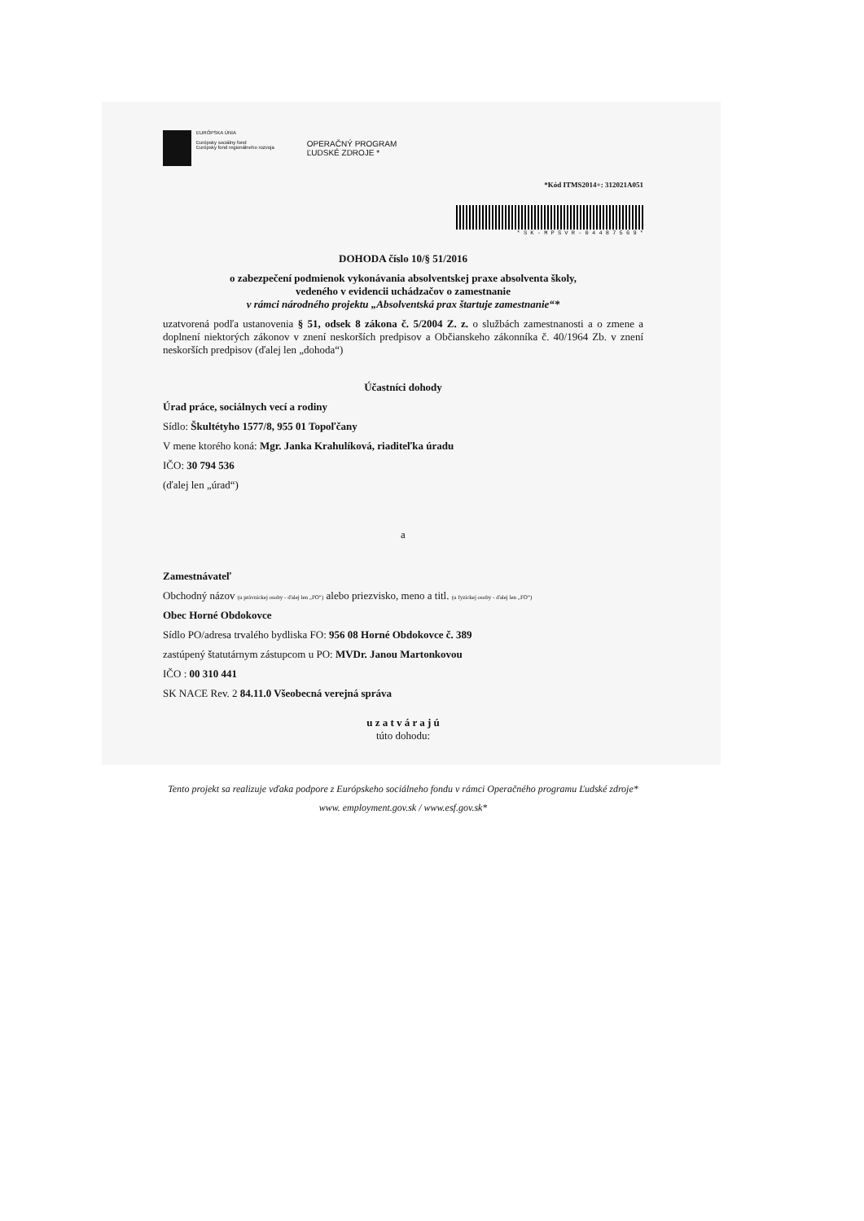EURÓPSKA ÚNIA
Európsky sociálny fond
Európsky fond regionálneho rozvoja
OPERAČNÝ PROGRAM
ĽUDSKÉ ZDROJE *
*Kód ITMS2014+: 312021A051
* S K - M P S V R - 0 4 4 8 7 5 6 9 *
DOHODA číslo 10/§ 51/2016
o zabezpečení podmienok vykonávania absolventskej praxe absolventa školy,
vedeného v evidencii uchádzačov o zamestnanie
v rámci národného projektu „Absolventská prax štartuje zamestnanie“*
uzatvorená podľa ustanovenia § 51, odsek 8 zákona č. 5/2004 Z. z. o službách zamestnanosti a o zmene a doplnení niektorých zákonov v znení neskorších predpisov a Občianskeho zákonníka č. 40/1964 Zb. v znení neskorších predpisov (ďalej len „dohoda“)
Účastníci dohody
Úrad práce, sociálnych vecí a rodiny
Sídlo: Škultétyho 1577/8, 955 01 Topoľčany
V mene ktorého koná: Mgr. Janka Krahulíková, riaditeľka úradu
IČO: 30 794 536
(ďalej len „úrad“)
a
Zamestnávateľ
Obchodný názov (u právnickej osoby - ďalej len „PO“) alebo priezvisko, meno a titl. (u fyzickej osoby - ďalej len „FO“)
Obec Horné Obdokovce
Sídlo PO/adresa trvalého bydliska FO: 956 08 Horné Obdokovce č. 389
zastúpený štatutárnym zástupcom u PO: MVDr. Janou Martonkovou
IČO : 00 310 441
SK NACE Rev. 2 84.11.0 Všeobecná verejná správa
u z a t v á r a j ú
túto dohodu:
Tento projekt sa realizuje vďaka podpore z Európskeho sociálneho fondu v rámci Operačného programu Ľudské zdroje*
www. employment.gov.sk / www.esf.gov.sk*